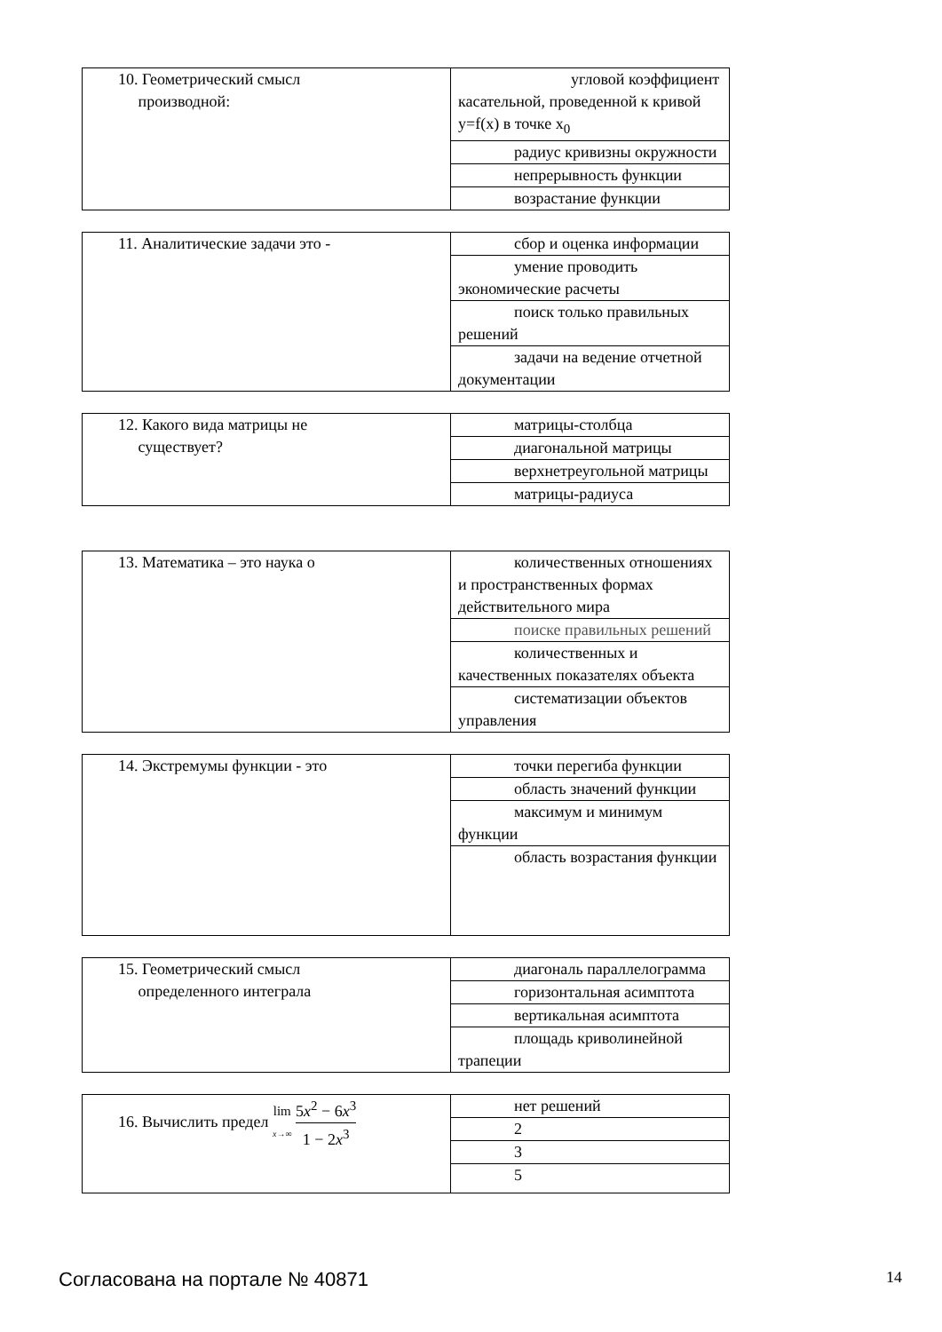| 10. Геометрический смысл производной: | угловой коэффициент касательной, проведенной к кривой y=f(x) в точке x<sub>0</sub> |
| | радиус кривизны окружности |
| | непрерывность функции |
| | возрастание функции |
| 11. Аналитические задачи это - | сбор и оценка информации |
| | умение проводить экономические расчеты |
| | поиск только правильных решений |
| | задачи на ведение отчетной документации |
| 12. Какого вида матрицы не существует? | матрицы-столбца |
| | диагональной матрицы |
| | верхнетреугольной матрицы |
| | матрицы-радиуса |
| 13. Математика – это наука о | количественных отношениях и пространственных формах действительного мира |
| | поиске правильных решений |
| | количественных и качественных показателях объекта |
| | систематизации объектов управления |
| 14. Экстремумы функции - это | точки перегиба функции |
| | область значений функции |
| | максимум и минимум функции |
| | область возрастания функции |
| 15. Геометрический смысл определенного интеграла | диагональ параллелограмма |
| | горизонтальная асимптота |
| | вертикальная асимптота |
| | площадь криволинейной трапеции |
| 16. Вычислить предел lim x →∞ 5 x<sup>2</sup> − 6 x<sup>3</sup> 1 − 2 x<sup>3</sup> | нет решений |
| | 2 |
| | 3 |
| | 5 |
Согласована на портале № 40871 14